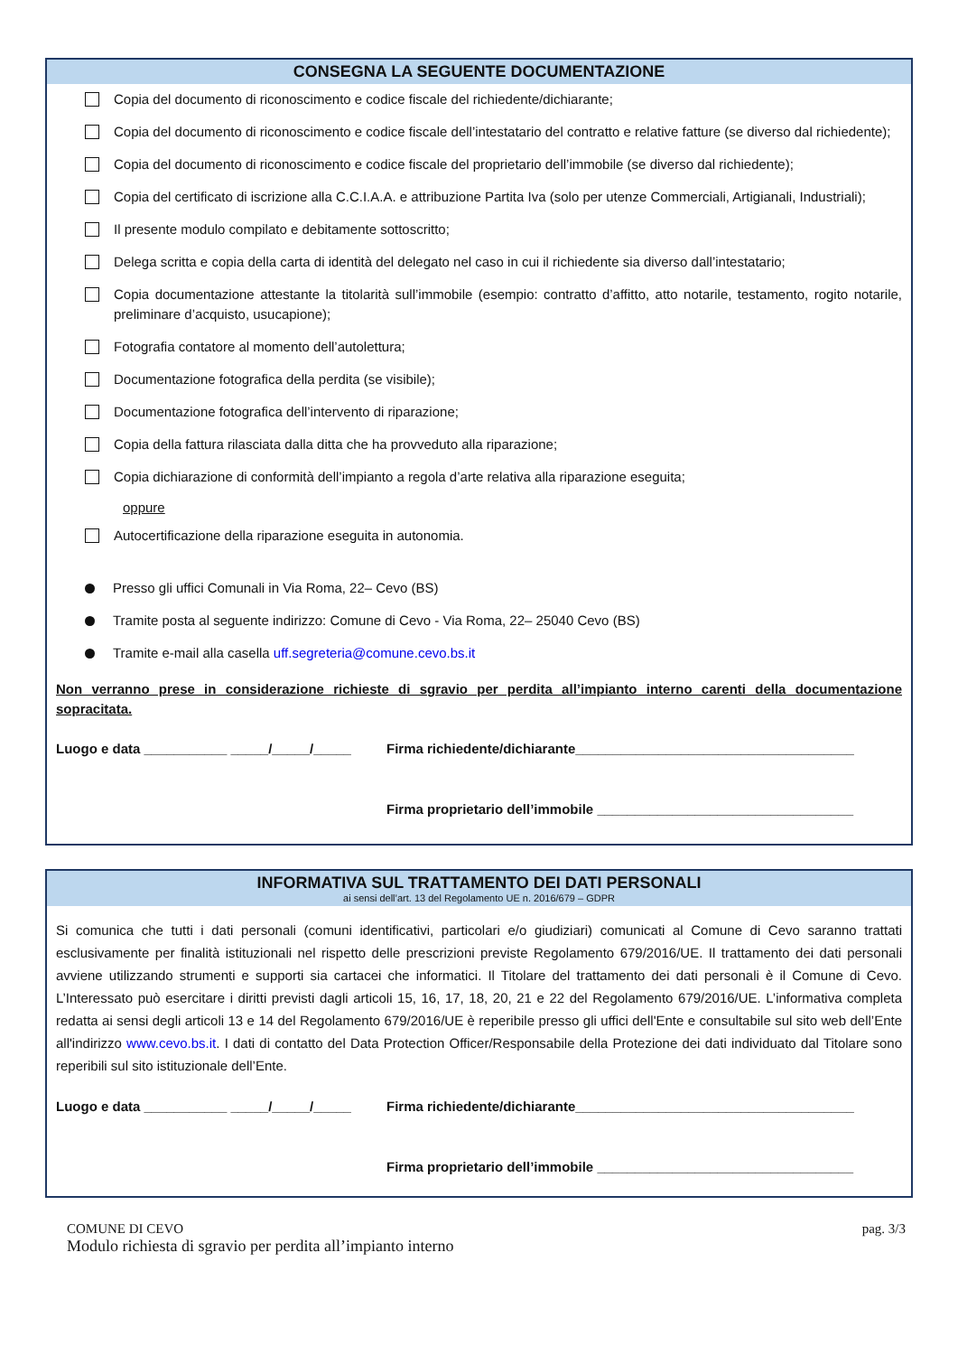CONSEGNA LA SEGUENTE DOCUMENTAZIONE
Copia del documento di riconoscimento e codice fiscale del richiedente/dichiarante;
Copia del documento di riconoscimento e codice fiscale dell’intestatario del contratto e relative fatture (se diverso dal richiedente);
Copia del documento di riconoscimento e codice fiscale del proprietario dell’immobile (se diverso dal richiedente);
Copia del certificato di iscrizione alla C.C.I.A.A. e attribuzione Partita Iva (solo per utenze Commerciali, Artigianali, Industriali);
Il presente modulo compilato e debitamente sottoscritto;
Delega scritta e copia della carta di identità del delegato nel caso in cui il richiedente sia diverso dall’intestatario;
Copia documentazione attestante la titolarità sull’immobile (esempio: contratto d’affitto, atto notarile, testamento, rogito notarile, preliminare d’acquisto, usucapione);
Fotografia contatore al momento dell’autolettura;
Documentazione fotografica della perdita (se visibile);
Documentazione fotografica dell’intervento di riparazione;
Copia della fattura rilasciata dalla ditta che ha provveduto alla riparazione;
Copia dichiarazione di conformità dell’impianto a regola d’arte relativa alla riparazione eseguita;
oppure
Autocertificazione della riparazione eseguita in autonomia.
Presso gli uffici Comunali in Via Roma, 22– Cevo (BS)
Tramite posta al seguente indirizzo: Comune di Cevo - Via Roma, 22– 25040 Cevo (BS)
Tramite e-mail alla casella uff.segreteria@comune.cevo.bs.it
Non verranno prese in considerazione richieste di sgravio per perdita all’impianto interno carenti della documentazione sopracitata.
Luogo e data ___________ _____/_____/_____
Firma richiedente/dichiarante_____________________________________
Firma proprietario dell’immobile __________________________________
INFORMATIVA SUL TRATTAMENTO DEI DATI PERSONALI
ai sensi dell’art. 13 del Regolamento UE n. 2016/679 – GDPR
Si comunica che tutti i dati personali (comuni identificativi, particolari e/o giudiziari) comunicati al Comune di Cevo saranno trattati esclusivamente per finalità istituzionali nel rispetto delle prescrizioni previste Regolamento 679/2016/UE. Il trattamento dei dati personali avviene utilizzando strumenti e supporti sia cartacei che informatici. Il Titolare del trattamento dei dati personali è il Comune di Cevo. L’Interessato può esercitare i diritti previsti dagli articoli 15, 16, 17, 18, 20, 21 e 22 del Regolamento 679/2016/UE. L’informativa completa redatta ai sensi degli articoli 13 e 14 del Regolamento 679/2016/UE è reperibile presso gli uffici dell'Ente e consultabile sul sito web dell’Ente all'indirizzo www.cevo.bs.it. I dati di contatto del Data Protection Officer/Responsabile della Protezione dei dati individuato dal Titolare sono reperibili sul sito istituzionale dell’Ente.
Luogo e data ___________ _____/_____/_____
Firma richiedente/dichiarante_____________________________________
Firma proprietario dell’immobile __________________________________
COMUNE DI CEVO
Modulo richiesta di sgravio per perdita all’impianto interno
pag. 3/3